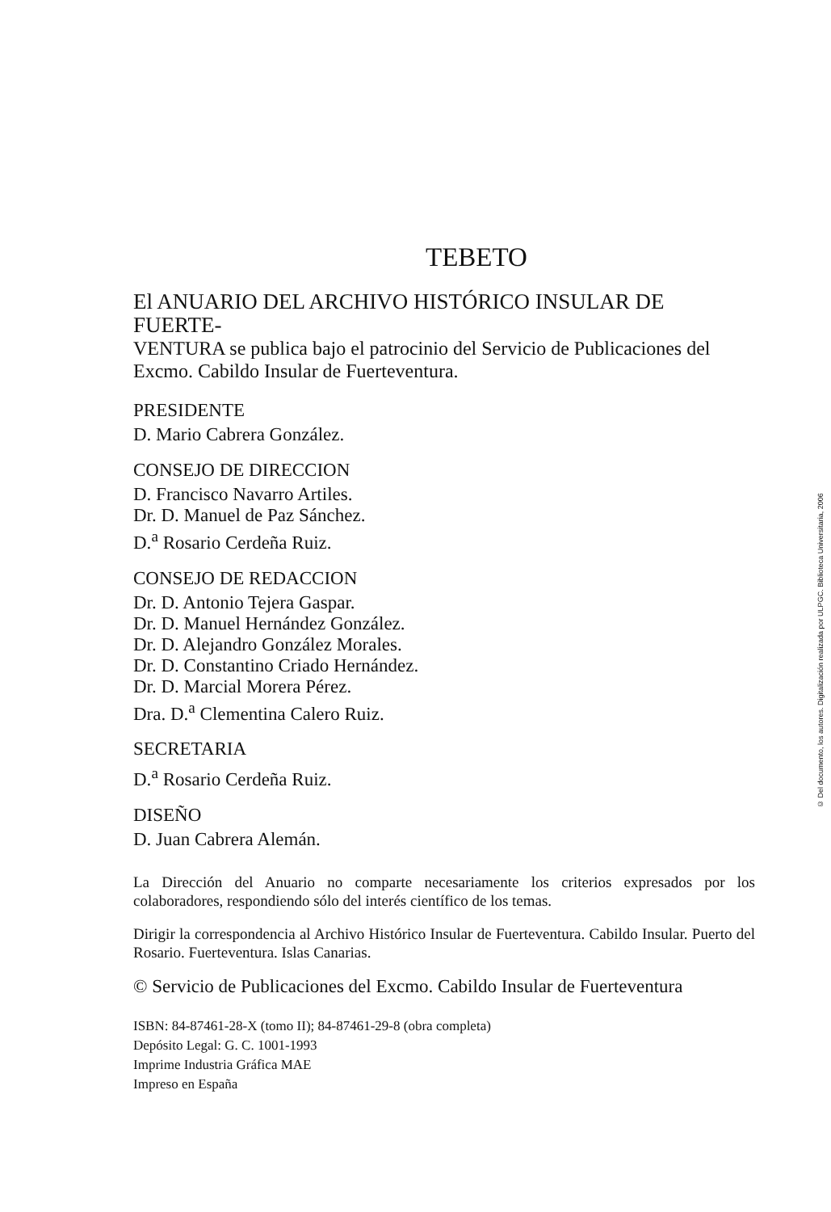TEBETO
El ANUARIO DEL ARCHIVO HISTÓRICO INSULAR DE FUERTE-
VENTURA se publica bajo el patrocinio del Servicio de Publicaciones del Excmo. Cabildo Insular de Fuerteventura.
PRESIDENTE
D. Mario Cabrera González.
CONSEJO DE DIRECCION
D. Francisco Navarro Artiles.
Dr. D. Manuel de Paz Sánchez.
D.<sup>a</sup> Rosario Cerdeña Ruiz.
CONSEJO DE REDACCION
Dr. D. Antonio Tejera Gaspar.
Dr. D. Manuel Hernández González.
Dr. D. Alejandro González Morales.
Dr. D. Constantino Criado Hernández.
Dr. D. Marcial Morera Pérez.
Dra. D.<sup>a</sup> Clementina Calero Ruiz.
SECRETARIA
D.<sup>a</sup> Rosario Cerdeña Ruiz.
DISEÑO
D. Juan Cabrera Alemán.
La Dirección del Anuario no comparte necesariamente los criterios expresados por los colaboradores, respondiendo sólo del interés científico de los temas.
Dirigir la correspondencia al Archivo Histórico Insular de Fuerteventura. Cabildo Insular. Puerto del Rosario. Fuerteventura. Islas Canarias.
© Servicio de Publicaciones del Excmo. Cabildo Insular de Fuerteventura
ISBN: 84-87461-28-X (tomo II); 84-87461-29-8 (obra completa)
Depósito Legal: G. C. 1001-1993
Imprime Industria Gráfica MAE
Impreso en España
© Del documento, los autores. Digitalización realizada por ULPGC. Biblioteca Universitaria, 2006